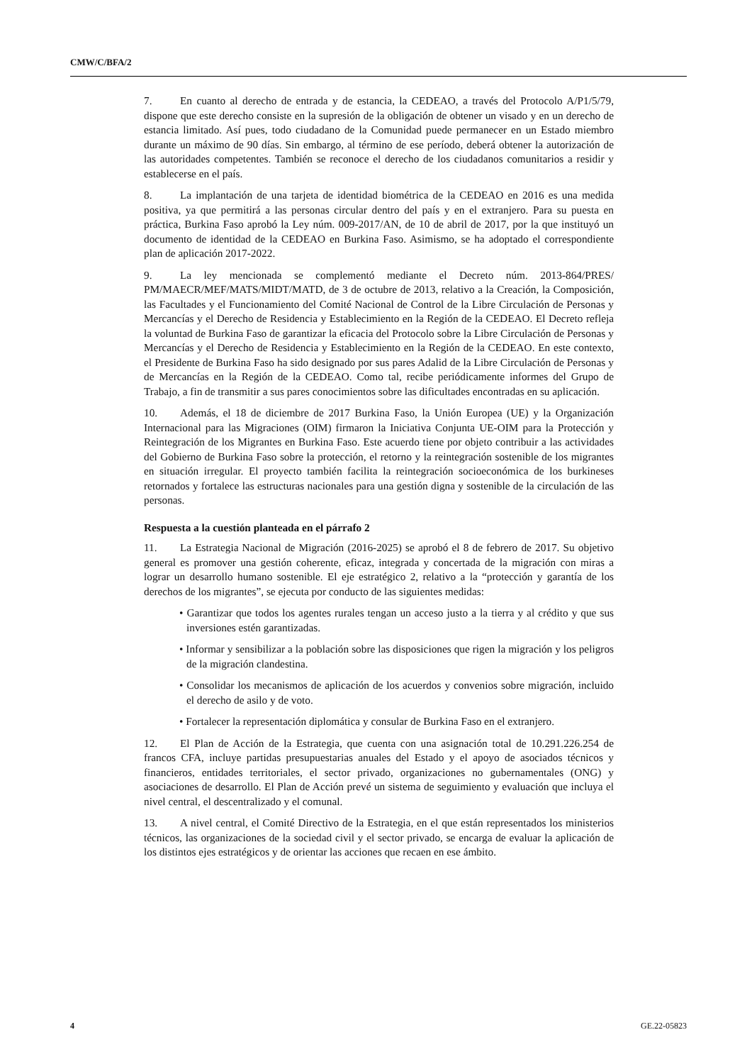CMW/C/BFA/2
7. En cuanto al derecho de entrada y de estancia, la CEDEAO, a través del Protocolo A/P1/5/79, dispone que este derecho consiste en la supresión de la obligación de obtener un visado y en un derecho de estancia limitado. Así pues, todo ciudadano de la Comunidad puede permanecer en un Estado miembro durante un máximo de 90 días. Sin embargo, al término de ese período, deberá obtener la autorización de las autoridades competentes. También se reconoce el derecho de los ciudadanos comunitarios a residir y establecerse en el país.
8. La implantación de una tarjeta de identidad biométrica de la CEDEAO en 2016 es una medida positiva, ya que permitirá a las personas circular dentro del país y en el extranjero. Para su puesta en práctica, Burkina Faso aprobó la Ley núm. 009-2017/AN, de 10 de abril de 2017, por la que instituyó un documento de identidad de la CEDEAO en Burkina Faso. Asimismo, se ha adoptado el correspondiente plan de aplicación 2017-2022.
9. La ley mencionada se complementó mediante el Decreto núm. 2013-864/PRES/ PM/MAECR/MEF/MATS/MIDT/MATD, de 3 de octubre de 2013, relativo a la Creación, la Composición, las Facultades y el Funcionamiento del Comité Nacional de Control de la Libre Circulación de Personas y Mercancías y el Derecho de Residencia y Establecimiento en la Región de la CEDEAO. El Decreto refleja la voluntad de Burkina Faso de garantizar la eficacia del Protocolo sobre la Libre Circulación de Personas y Mercancías y el Derecho de Residencia y Establecimiento en la Región de la CEDEAO. En este contexto, el Presidente de Burkina Faso ha sido designado por sus pares Adalid de la Libre Circulación de Personas y de Mercancías en la Región de la CEDEAO. Como tal, recibe periódicamente informes del Grupo de Trabajo, a fin de transmitir a sus pares conocimientos sobre las dificultades encontradas en su aplicación.
10. Además, el 18 de diciembre de 2017 Burkina Faso, la Unión Europea (UE) y la Organización Internacional para las Migraciones (OIM) firmaron la Iniciativa Conjunta UE-OIM para la Protección y Reintegración de los Migrantes en Burkina Faso. Este acuerdo tiene por objeto contribuir a las actividades del Gobierno de Burkina Faso sobre la protección, el retorno y la reintegración sostenible de los migrantes en situación irregular. El proyecto también facilita la reintegración socioeconómica de los burkineses retornados y fortalece las estructuras nacionales para una gestión digna y sostenible de la circulación de las personas.
Respuesta a la cuestión planteada en el párrafo 2
11. La Estrategia Nacional de Migración (2016-2025) se aprobó el 8 de febrero de 2017. Su objetivo general es promover una gestión coherente, eficaz, integrada y concertada de la migración con miras a lograr un desarrollo humano sostenible. El eje estratégico 2, relativo a la “protección y garantía de los derechos de los migrantes”, se ejecuta por conducto de las siguientes medidas:
• Garantizar que todos los agentes rurales tengan un acceso justo a la tierra y al crédito y que sus inversiones estén garantizadas.
• Informar y sensibilizar a la población sobre las disposiciones que rigen la migración y los peligros de la migración clandestina.
• Consolidar los mecanismos de aplicación de los acuerdos y convenios sobre migración, incluido el derecho de asilo y de voto.
• Fortalecer la representación diplomática y consular de Burkina Faso en el extranjero.
12. El Plan de Acción de la Estrategia, que cuenta con una asignación total de 10.291.226.254 de francos CFA, incluye partidas presupuestarias anuales del Estado y el apoyo de asociados técnicos y financieros, entidades territoriales, el sector privado, organizaciones no gubernamentales (ONG) y asociaciones de desarrollo. El Plan de Acción prevé un sistema de seguimiento y evaluación que incluya el nivel central, el descentralizado y el comunal.
13. A nivel central, el Comité Directivo de la Estrategia, en el que están representados los ministerios técnicos, las organizaciones de la sociedad civil y el sector privado, se encarga de evaluar la aplicación de los distintos ejes estratégicos y de orientar las acciones que recaen en ese ámbito.
4 GE.22-05823